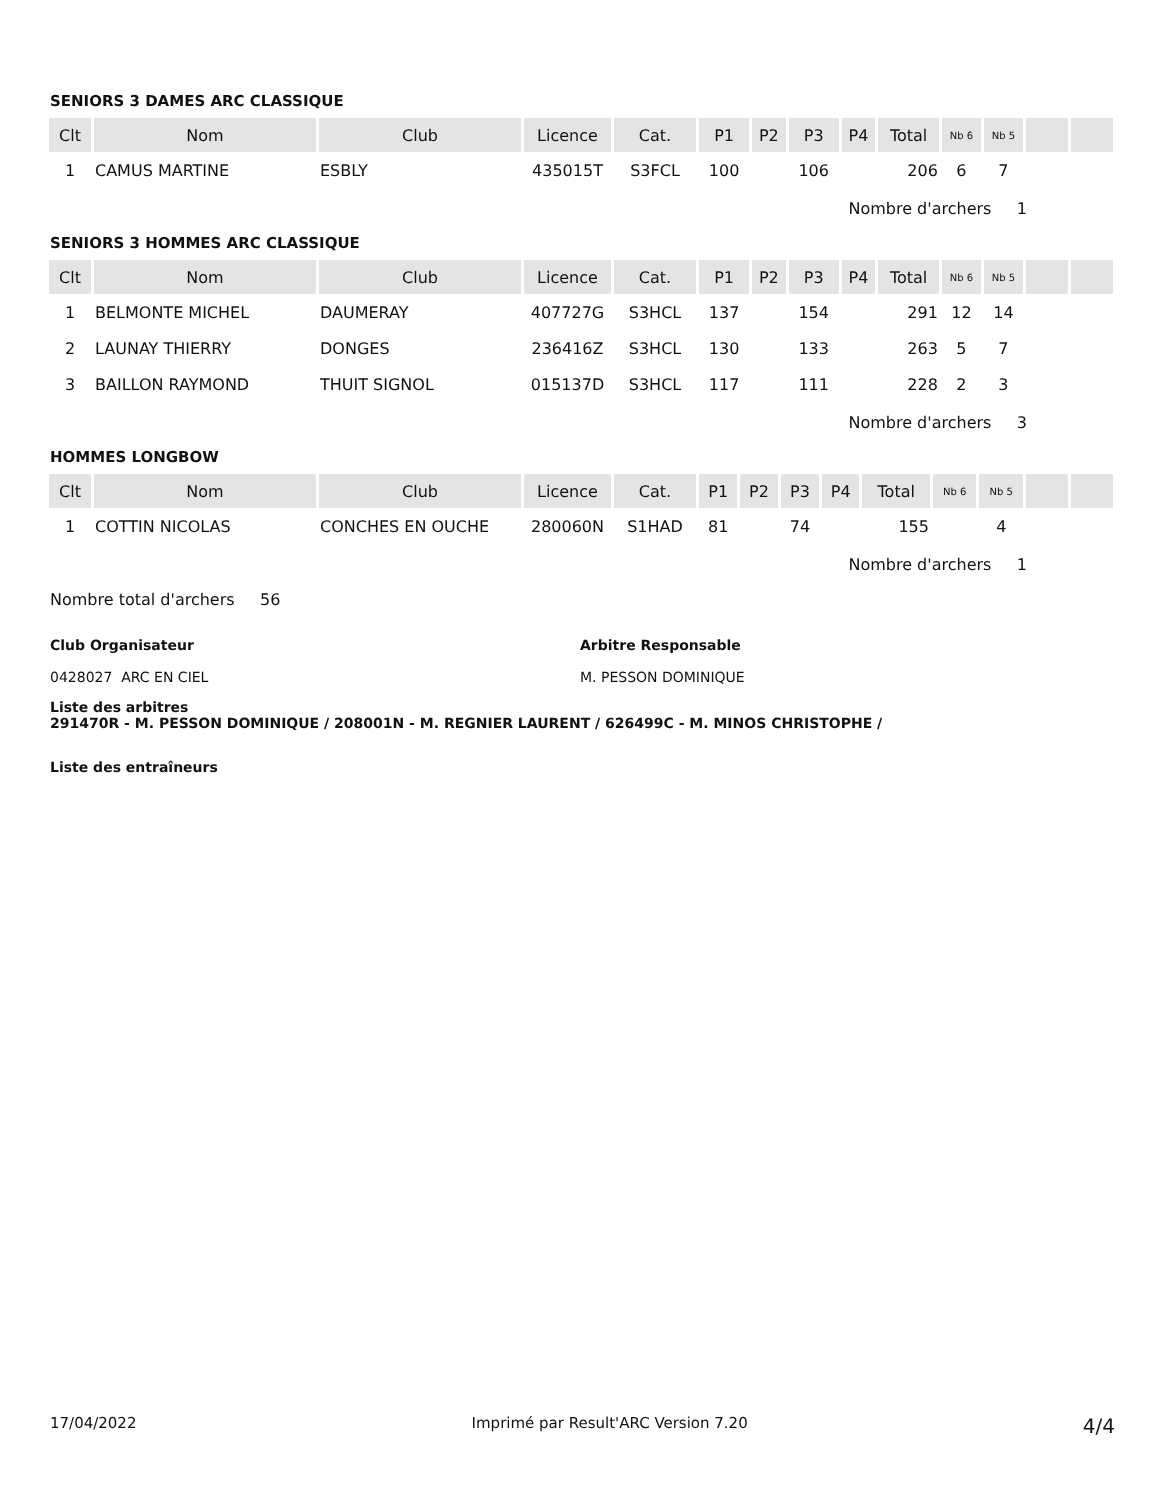SENIORS 3 DAMES ARC CLASSIQUE
| Clt | Nom | Club | Licence | Cat. | P1 | P2 | P3 | P4 | Total | Nb 6 | Nb 5 | | |
| --- | --- | --- | --- | --- | --- | --- | --- | --- | --- | --- | --- | --- | --- |
| 1 | CAMUS MARTINE | ESBLY | 435015T | S3FCL | 100 | | 106 | | 206 | 6 | 7 | | |
Nombre d'archers 1
SENIORS 3 HOMMES ARC CLASSIQUE
| Clt | Nom | Club | Licence | Cat. | P1 | P2 | P3 | P4 | Total | Nb 6 | Nb 5 | | |
| --- | --- | --- | --- | --- | --- | --- | --- | --- | --- | --- | --- | --- | --- |
| 1 | BELMONTE MICHEL | DAUMERAY | 407727G | S3HCL | 137 | | 154 | | 291 | 12 | 14 | | |
| 2 | LAUNAY THIERRY | DONGES | 236416Z | S3HCL | 130 | | 133 | | 263 | 5 | 7 | | |
| 3 | BAILLON RAYMOND | THUIT SIGNOL | 015137D | S3HCL | 117 | | 111 | | 228 | 2 | 3 | | |
Nombre d'archers 3
HOMMES LONGBOW
| Clt | Nom | Club | Licence | Cat. | P1 | P2 | P3 | P4 | Total | Nb 6 | Nb 5 | | |
| --- | --- | --- | --- | --- | --- | --- | --- | --- | --- | --- | --- | --- | --- |
| 1 | COTTIN NICOLAS | CONCHES EN OUCHE | 280060N | S1HAD | 81 | | 74 | | 155 | | 4 | | |
Nombre d'archers 1
Nombre total d'archers 56
Club Organisateur
0428027 ARC EN CIEL
Arbitre Responsable
M. PESSON DOMINIQUE
Liste des arbitres
291470R - M. PESSON DOMINIQUE / 208001N - M. REGNIER LAURENT / 626499C - M. MINOS CHRISTOPHE /
Liste des entraîneurs
17/04/2022 Imprimé par Result'ARC Version 7.20 4/4